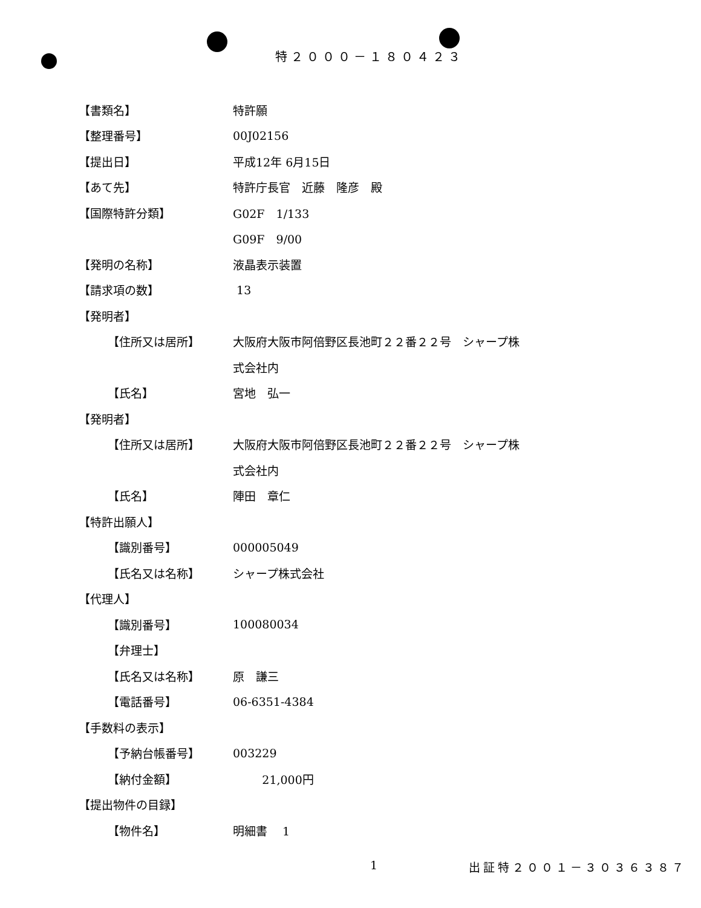特２０００－１８０４２３
【書類名】 特許願
【整理番号】 00J02156
【提出日】 平成12年 6月15日
【あて先】 特許庁長官　近藤　隆彦　殿
【国際特許分類】 G02F　1/133
G09F　9/00
【発明の名称】 液晶表示装置
【請求項の数】 13
【発明者】
【住所又は居所】 大阪府大阪市阿倍野区長池町２２番２２号　シャープ株
式会社内
【氏名】 宮地　弘一
【発明者】
【住所又は居所】 大阪府大阪市阿倍野区長池町２２番２２号　シャープ株
式会社内
【氏名】 陣田　章仁
【特許出願人】
【識別番号】 000005049
【氏名又は名称】 シャープ株式会社
【代理人】
【識別番号】 100080034
【弁理士】
【氏名又は名称】 原　謙三
【電話番号】 06-6351-4384
【手数料の表示】
【予納台帳番号】 003229
【納付金額】 21,000円
【提出物件の目録】
【物件名】 明細書　 1
1 出証特２００１－３０３６３８７